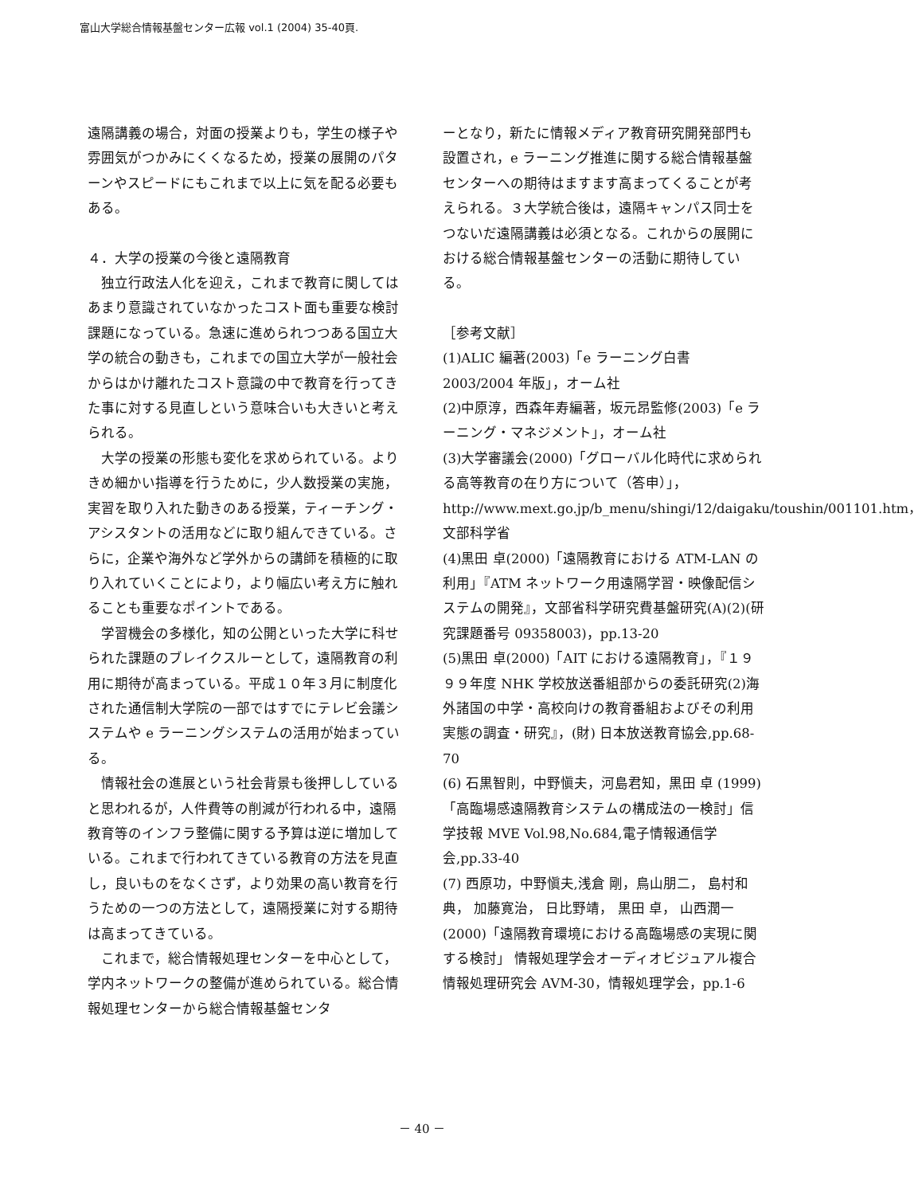富山大学総合情報基盤センター広報 vol.1 (2004) 35-40頁.
遠隔講義の場合，対面の授業よりも，学生の様子や雰囲気がつかみにくくなるため，授業の展開のパターンやスピードにもこれまで以上に気を配る必要もある。
４．大学の授業の今後と遠隔教育
独立行政法人化を迎え，これまで教育に関してはあまり意識されていなかったコスト面も重要な検討課題になっている。急速に進められつつある国立大学の統合の動きも，これまでの国立大学が一般社会からはかけ離れたコスト意識の中で教育を行ってきた事に対する見直しという意味合いも大きいと考えられる。
大学の授業の形態も変化を求められている。よりきめ細かい指導を行うために，少人数授業の実施，実習を取り入れた動きのある授業，ティーチング・アシスタントの活用などに取り組んできている。さらに，企業や海外など学外からの講師を積極的に取り入れていくことにより，より幅広い考え方に触れることも重要なポイントである。
学習機会の多様化，知の公開といった大学に科せられた課題のブレイクスルーとして，遠隔教育の利用に期待が高まっている。平成１０年３月に制度化された通信制大学院の一部ではすでにテレビ会議システムや e ラーニングシステムの活用が始まっている。
情報社会の進展という社会背景も後押ししていると思われるが，人件費等の削減が行われる中，遠隔教育等のインフラ整備に関する予算は逆に増加している。これまで行われてきている教育の方法を見直し，良いものをなくさず，より効果の高い教育を行うための一つの方法として，遠隔授業に対する期待は高まってきている。
これまで，総合情報処理センターを中心として，学内ネットワークの整備が進められている。総合情報処理センターから総合情報基盤センタ
ーとなり，新たに情報メディア教育研究開発部門も設置され，e ラーニング推進に関する総合情報基盤センターへの期待はますます高まってくることが考えられる。３大学統合後は，遠隔キャンパス同士をつないだ遠隔講義は必須となる。これからの展開における総合情報基盤センターの活動に期待している。
［参考文献］
(1)ALIC 編著(2003)「e ラーニング白書 2003/2004 年版」，オーム社
(2)中原淳，西森年寿編著，坂元昂監修(2003)「e ラーニング・マネジメント」，オーム社
(3)大学審議会(2000)「グローバル化時代に求められる高等教育の在り方について（答申）」，http://www.mext.go.jp/b_menu/shingi/12/daigaku/toushin/001101.htm，文部科学省
(4)黒田 卓(2000)「遠隔教育における ATM-LAN の利用」『ATM ネットワーク用遠隔学習・映像配信システムの開発』，文部省科学研究費基盤研究(A)(2)(研究課題番号 09358003)，pp.13-20
(5)黒田 卓(2000)「AIT における遠隔教育」，『１９９９年度 NHK 学校放送番組部からの委託研究(2)海外諸国の中学・高校向けの教育番組およびその利用実態の調査・研究』，(財) 日本放送教育協会,pp.68-70
(6) 石黒智則，中野愼夫，河島君知，黒田 卓 (1999)「高臨場感遠隔教育システムの構成法の一検討」信学技報 MVE Vol.98,No.684,電子情報通信学会,pp.33-40
(7) 西原功，中野愼夫,浅倉 剛，鳥山朋二， 島村和典， 加藤寛治， 日比野靖， 黒田 卓， 山西潤一(2000)「遠隔教育環境における高臨場感の実現に関する検討」 情報処理学会オーディオビジュアル複合情報処理研究会 AVM-30，情報処理学会，pp.1-6
－ 40 －